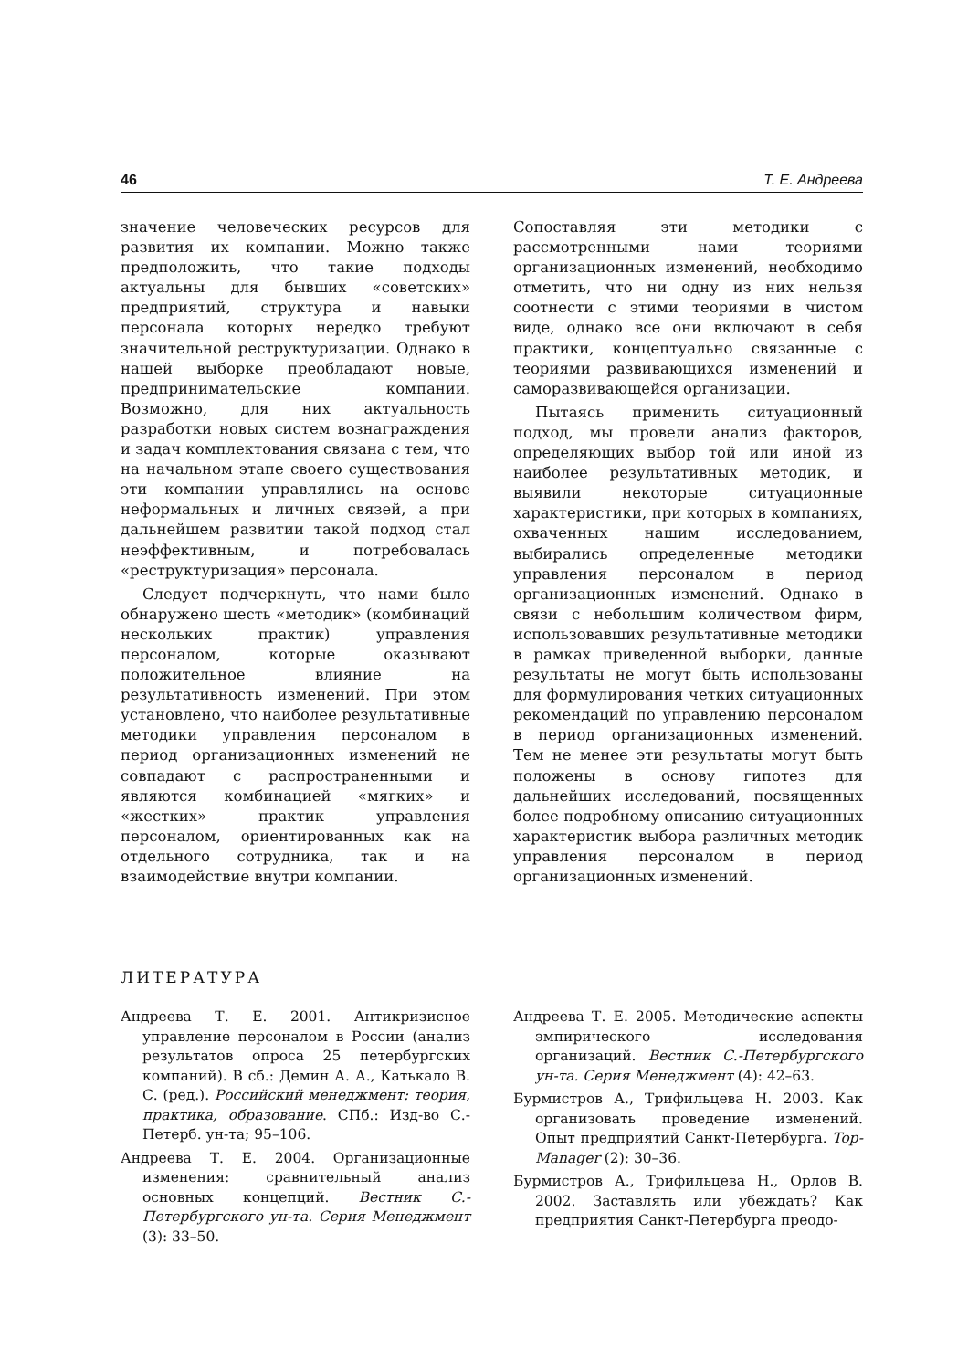46 Т. Е. Андреева
значение человеческих ресурсов для развития их компании. Можно также предположить, что такие подходы актуальны для бывших «советских» предприятий, структура и навыки персонала которых нередко требуют значительной реструктуризации. Однако в нашей выборке преобладают новые, предпринимательские компании. Возможно, для них актуальность разработки новых систем вознаграждения и задач комплектования связана с тем, что на начальном этапе своего существования эти компании управлялись на основе неформальных и личных связей, а при дальнейшем развитии такой подход стал неэффективным, и потребовалась «реструктуризация» персонала.
Следует подчеркнуть, что нами было обнаружено шесть «методик» (комбинаций нескольких практик) управления персоналом, которые оказывают положительное влияние на результативность изменений. При этом установлено, что наиболее результативные методики управления персоналом в период организационных изменений не совпадают с распространенными и являются комбинацией «мягких» и «жестких» практик управления персоналом, ориентированных как на отдельного сотрудника, так и на взаимодействие внутри компании.
Сопоставляя эти методики с рассмотренными нами теориями организационных изменений, необходимо отметить, что ни одну из них нельзя соотнести с этими теориями в чистом виде, однако все они включают в себя практики, концептуально связанные с теориями развивающихся изменений и саморазвивающейся организации.
Пытаясь применить ситуационный подход, мы провели анализ факторов, определяющих выбор той или иной из наиболее результативных методик, и выявили некоторые ситуационные характеристики, при которых в компаниях, охваченных нашим исследованием, выбирались определенные методики управления персоналом в период организационных изменений. Однако в связи с небольшим количеством фирм, использовавших результативные методики в рамках приведенной выборки, данные результаты не могут быть использованы для формулирования четких ситуационных рекомендаций по управлению персоналом в период организационных изменений. Тем не менее эти результаты могут быть положены в основу гипотез для дальнейших исследований, посвященных более подробному описанию ситуационных характеристик выбора различных методик управления персоналом в период организационных изменений.
ЛИТЕРАТУРА
Андреева Т. Е. 2001. Антикризисное управление персоналом в России (анализ результатов опроса 25 петербургских компаний). В сб.: Демин А. А., Катькало В. С. (ред.). Российский менеджмент: теория, практика, образование. СПб.: Изд-во С.-Петерб. ун-та; 95–106.
Андреева Т. Е. 2004. Организационные изменения: сравнительный анализ основных концепций. Вестник С.-Петербургского ун-та. Серия Менеджмент (3): 33–50.
Андреева Т. Е. 2005. Методические аспекты эмпирического исследования организаций. Вестник С.-Петербургского ун-та. Серия Менеджмент (4): 42–63.
Бурмистров А., Трифильцева Н. 2003. Как организовать проведение изменений. Опыт предприятий Санкт-Петербурга. Top-Manager (2): 30–36.
Бурмистров А., Трифильцева Н., Орлов В. 2002. Заставлять или убеждать? Как предприятия Санкт-Петербурга преодо-